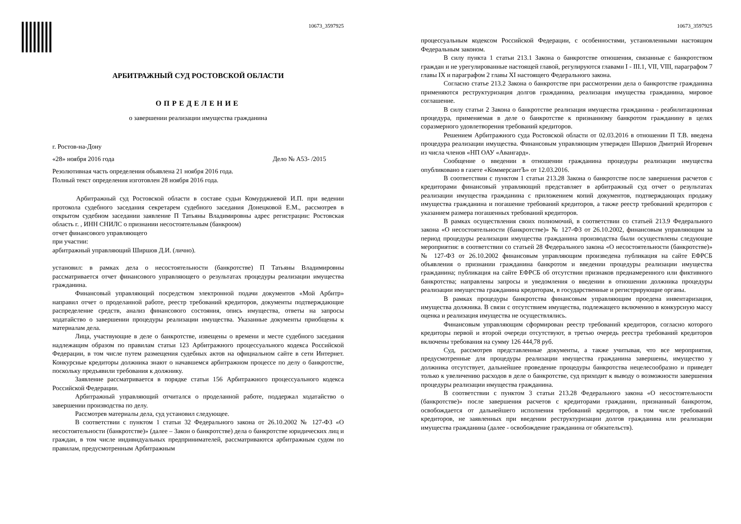10673_3597925
АРБИТРАЖНЫЙ СУД РОСТОВСКОЙ ОБЛАСТИ
ОПРЕДЕЛЕНИЕ
о завершении реализации имущества гражданина
г. Ростов-на-Дону
«28» ноября 2016 года Дело № А53- /2015
Резолютивная часть определения объявлена 21 ноября 2016 года.
Полный текст определения изготовлен 28 ноября 2016 года.
Арбитражный суд Ростовской области в составе судьи Комурджиевой И.П. при ведении протокола судебного заседания секретарем судебного заседания Донецковой Е.М., рассмотрев в открытом судебном заседании заявление П Татьяны Владимировны адрес регистрации: Ростовская область г. , ИНН СНИЛС о признании несостоятельным (банкроом)
отчет финансового управляющего
при участии:
арбитражный управляющий Ширшов Д.И. (лично).
установил: в рамках дела о несостоятельности (банкротстве) П Татьяны Владимировны рассматривается отчет финансового управляющего о результатах процедуры реализации имущества гражданина.
Финансовый управляющий посредством электронной подачи документов «Мой Арбитр» направил отчет о проделанной работе, реестр требований кредиторов, документы подтверждающие распределение средств, анализ финансового состояния, опись имущества, ответы на запросы ходатайство о завершении процедуры реализации имущества. Указанные документы приобщены к материалам дела.
Лица, участвующие в деле о банкротстве, извещены о времени и месте судебного заседания надлежащим образом по правилам статьи 123 Арбитражного процессуального кодекса Российской Федерации, в том числе путем размещения судебных актов на официальном сайте в сети Интернет. Конкурсные кредиторы должника знают о начавшемся арбитражном процессе по делу о банкротстве, поскольку предъявили требования к должнику.
Заявление рассматривается в порядке статьи 156 Арбитражного процессуального кодекса Российской Федерации.
Арбитражный управляющий отчитался о проделанной работе, поддержал ходатайство о завершении производства по делу.
Рассмотрев материалы дела, суд установил следующее.
В соответствии с пунктом 1 статьи 32 Федерального закона от 26.10.2002 № 127-ФЗ «О несостоятельности (банкротстве)» (далее – Закон о банкротстве) дела о банкротстве юридических лиц и граждан, в том числе индивидуальных предпринимателей, рассматриваются арбитражным судом по правилам, предусмотренным Арбитражным
10673_3597925
процессуальным кодексом Российской Федерации, с особенностями, установленными настоящим Федеральным законом.
В силу пункта 1 статьи 213.1 Закона о банкротстве отношения, связанные с банкротством граждан и не урегулированные настоящей главой, регулируются главами I - III.1, VII, VIII, параграфом 7 главы IX и параграфом 2 главы XI настоящего Федерального закона.
Согласно статье 213.2 Закона о банкротстве при рассмотрении дела о банкротстве гражданина применяются реструктуризация долгов гражданина, реализация имущества гражданина, мировое соглашение.
В силу статьи 2 Закона о банкротстве реализация имущества гражданина - реабилитационная процедура, применяемая в деле о банкротстве к признанному банкротом гражданину в целях соразмерного удовлетворения требований кредиторов.
Решением Арбитражного суда Ростовской области от 02.03.2016 в отношении П Т.В. введена процедура реализации имущества. Финансовым управляющим утвержден Ширшов Дмитрий Игоревич из числа членов «НП ОАУ «Авангард».
Сообщение о введении в отношении гражданина процедуры реализации имущества опубликовано в газете «КоммерсантЪ» от 12.03.2016.
В соответствии с пунктом 1 статьи 213.28 Закона о банкротстве после завершения расчетов с кредиторами финансовый управляющий представляет в арбитражный суд отчет о результатах реализации имущества гражданина с приложением копий документов, подтверждающих продажу имущества гражданина и погашение требований кредиторов, а также реестр требований кредиторов с указанием размера погашенных требований кредиторов.
В рамках осуществления своих полномочий, в соответствии со статьей 213.9 Федерального закона «О несостоятельности (банкротстве)» № 127-ФЗ от 26.10.2002, финансовым управляющим за период процедуры реализации имущества гражданина производства были осуществлены следующие мероприятия: в соответствии со статьей 28 Федерального закона «О несостоятельности (банкротстве)» № 127-ФЗ от 26.10.2002 финансовым управляющим произведена публикация на сайте ЕФРСБ объявления о признании гражданина банкротом и введении процедуры реализации имущества гражданина; публикация на сайте ЕФРСБ об отсутствии признаков преднамеренного или фиктивного банкротства; направлены запросы и уведомления о введении в отношении должника процедуры реализации имущества гражданина кредиторам, в государственные и регистрирующие органы.
В рамках процедуры банкротства финансовым управляющим проедена инвентаризация, имущества должника. В связи с отсутствием имущества, подлежащего включению в конкурсную массу оценка и реализация имущества не осуществлялись.
Финансовым управляющим сформирован реестр требований кредиторов, согласно которого кредиторы первой и второй очереди отсутствуют, в третью очередь реестра требований кредиторов включены требования на сумму 126 444,78 руб.
Суд, рассмотрев представленные документы, а также учитывая, что все мероприятия, предусмотренные для процедуры реализации имущества гражданина завершены, имущество у должника отсутствует, дальнейшее проведение процедуры банкротства нецелесообразно и приведет только к увеличению расходов в деле о банкротстве, суд приходит к выводу о возможности завершения процедуры реализации имущества гражданина.
В соответствии с пунктом 3 статьи 213.28 Федерального закона «О несостоятельности (банкротстве)» после завершения расчетов с кредиторами гражданин, признанный банкротом, освобождается от дальнейшего исполнения требований кредиторов, в том числе требований кредиторов, не заявленных при введении реструктуризации долгов гражданина или реализации имущества гражданина (далее - освобождение гражданина от обязательств).